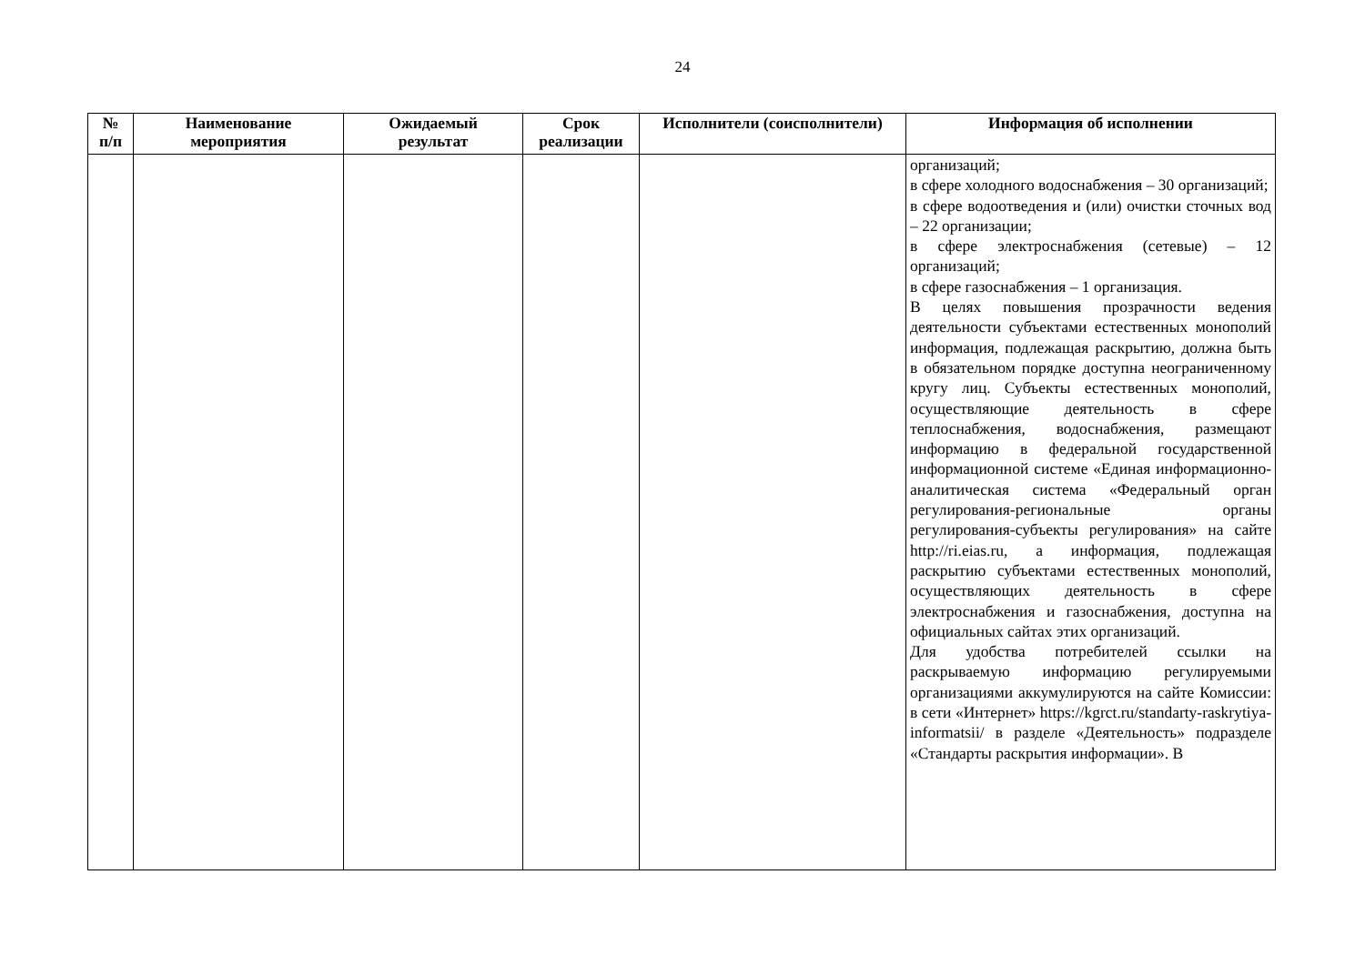24
| № п/п | Наименование мероприятия | Ожидаемый результат | Срок реализации | Исполнители (соисполнители) | Информация об исполнении |
| --- | --- | --- | --- | --- | --- |
| | | | | | организаций; в сфере холодного водоснабжения – 30 организаций; в сфере водоотведения и (или) очистки сточных вод – 22 организации; в сфере электроснабжения (сетевые) – 12 организаций; в сфере газоснабжения – 1 организация. В целях повышения прозрачности ведения деятельности субъектами естественных монополий информация, подлежащая раскрытию, должна быть в обязательном порядке доступна неограниченному кругу лиц. Субъекты естественных монополий, осуществляющие деятельность в сфере теплоснабжения, водоснабжения, размещают информацию в федеральной государственной информационной системе «Единая информационно-аналитическая система «Федеральный орган регулирования-региональные органы регулирования-субъекты регулирования» на сайте http://ri.eias.ru, а информация, подлежащая раскрытию субъектами естественных монополий, осуществляющих деятельность в сфере электроснабжения и газоснабжения, доступна на официальных сайтах этих организаций. Для удобства потребителей ссылки на раскрываемую информацию регулируемыми организациями аккумулируются на сайте Комиссии: в сети «Интернет» https://kgrct.ru/standarty-raskrytiya-informatsii/ в разделе «Деятельность» подразделе «Стандарты раскрытия информации». В |